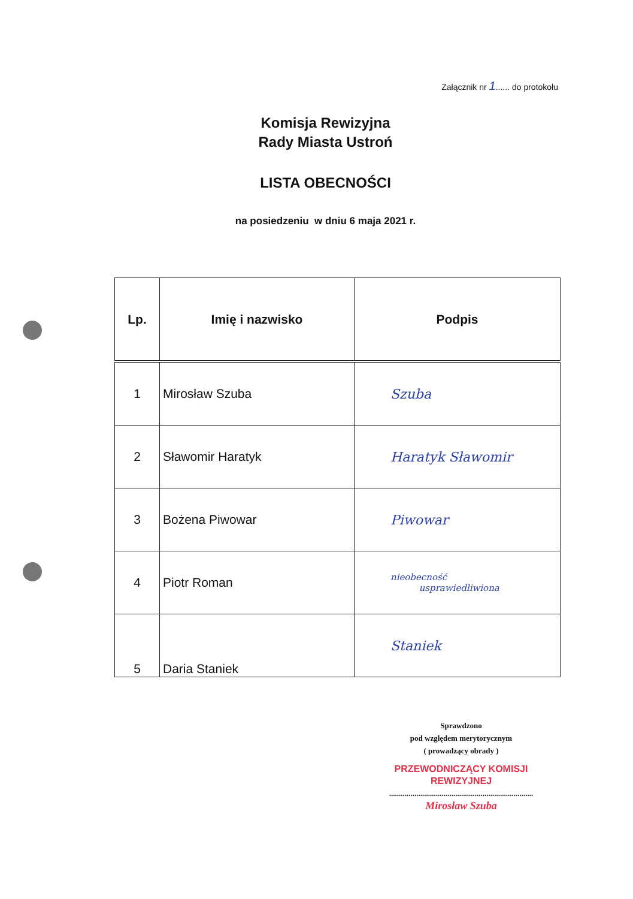Załącznik nr 1...... do protokołu
Komisja Rewizyjna
Rady Miasta Ustroń
LISTA OBECNOŚCI
na posiedzeniu w dniu 6 maja 2021 r.
| Lp. | Imię i nazwisko | Podpis |
| --- | --- | --- |
| 1 | Mirosław Szuba | Szuba |
| 2 | Sławomir Haratyk | Haratyk Sławomir |
| 3 | Bożena Piwowar | Piwowar |
| 4 | Piotr Roman | nieobecność usprawiedliwiona |
| 5 | Daria Staniek | Staniek |
Sprawdzono
pod względem merytorycznym
( prowadzący obrady )
PRZEWODNICZĄCY KOMISJI
REWIZYJNEJ
..........................................................................
Mirosław Szuba